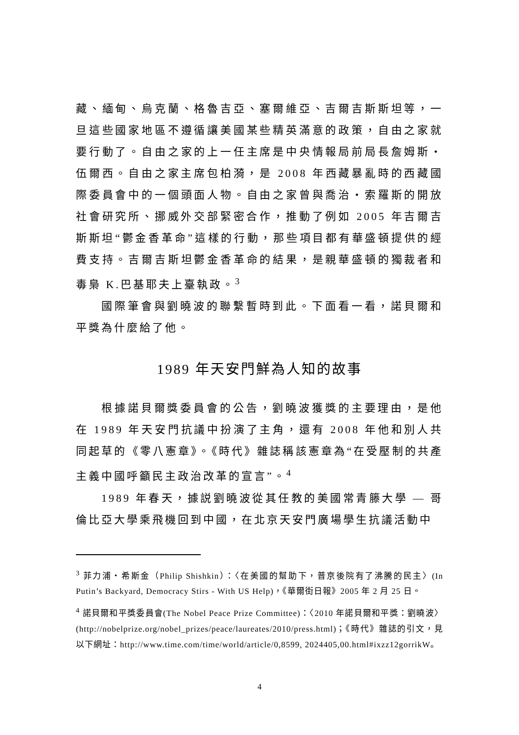藏、緬甸、烏克蘭、格魯吉亞、塞爾維亞、吉爾吉斯斯坦等，一旦這些國家地區不遵循讓美國某些精英滿意的政策，自由之家就要行動了。自由之家的上一任主席是中央情報局前局長詹姆斯・伍爾西。自由之家主席包柏漪，是 2008 年西藏暴亂時的西藏國際委員會中的一個頭面人物。自由之家曾與喬治・索羅斯的開放社會研究所、挪威外交部緊密合作，推動了例如 2005 年吉爾吉斯斯坦“鬱金香革命”這樣的行動，那些項目都有華盛頓提供的經費支持。吉爾吉斯坦鬱金香革命的結果，是親華盛頓的獨裁者和毒梟 K.巴基耶夫上臺執政。<sup>3</sup>
國際筆會與劉曉波的聯繫暫時到此。下面看一看，諾貝爾和平獎為什麼給了他。
1989 年天安門鮮為人知的故事
根據諾貝爾獎委員會的公告，劉曉波獲獎的主要理由，是他在 1989 年天安門抗議中扮演了主角，還有 2008 年他和別人共同起草的《零八憲章》。《時代》雜誌稱該憲章為“在受壓制的共產主義中國呼籲民主政治改革的宣言”。<sup>4</sup>
1989 年春天，據説劉曉波從其任教的美國常青籐大學 — 哥倫比亞大學乘飛機回到中國，在北京天安門廣場學生抗議活動中
<sup>3</sup> 菲力浦・希斯金（Philip Shishkin）：〈在美國的幫助下，普京後院有了沸騰的民主〉(In Putin’s Backyard, Democracy Stirs - With US Help)，《華爾街日報》2005 年 2 月 25 日。
<sup>4</sup> 諾貝爾和平獎委員會(The Nobel Peace Prize Committee)：〈2010 年諾貝爾和平獎：劉曉波〉(http://nobelprize.org/nobel_prizes/peace/laureates/2010/press.html)；《時代》雜誌的引文，見以下網址：http://www.time.com/time/world/article/0,8599, 2024405,00.html#ixzz12gorrikW。
4